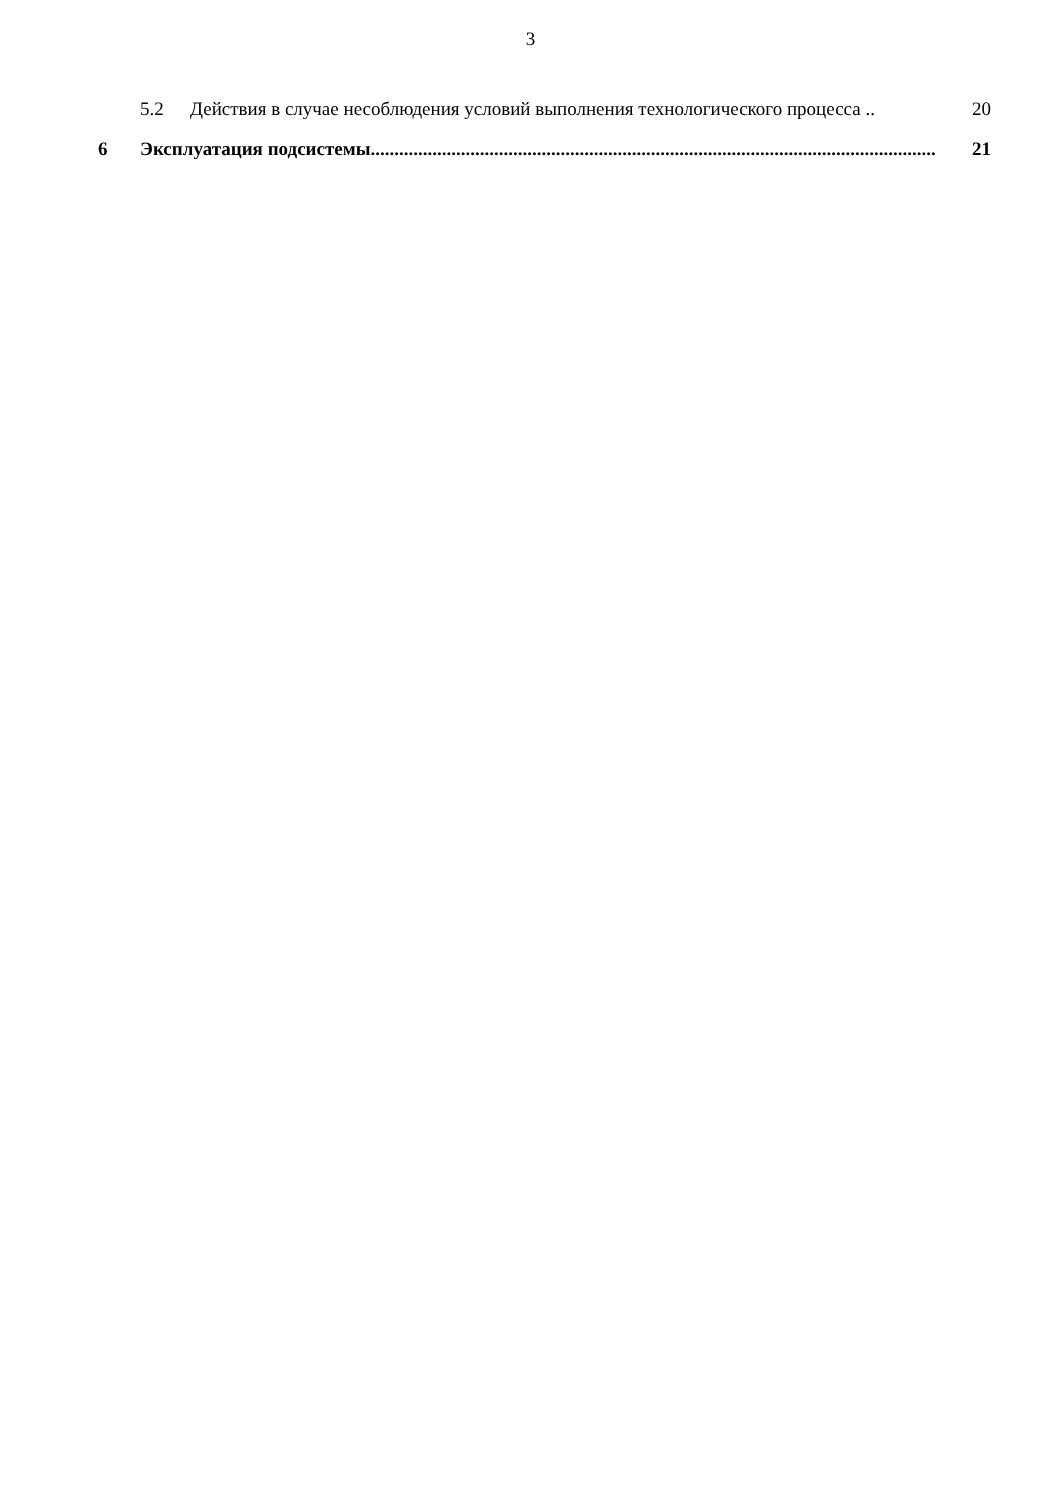3
5.2 Действия в случае несоблюдения условий выполнения технологического процесса .. 20
6 Эксплуатация подсистемы....................................................................................................................... 21